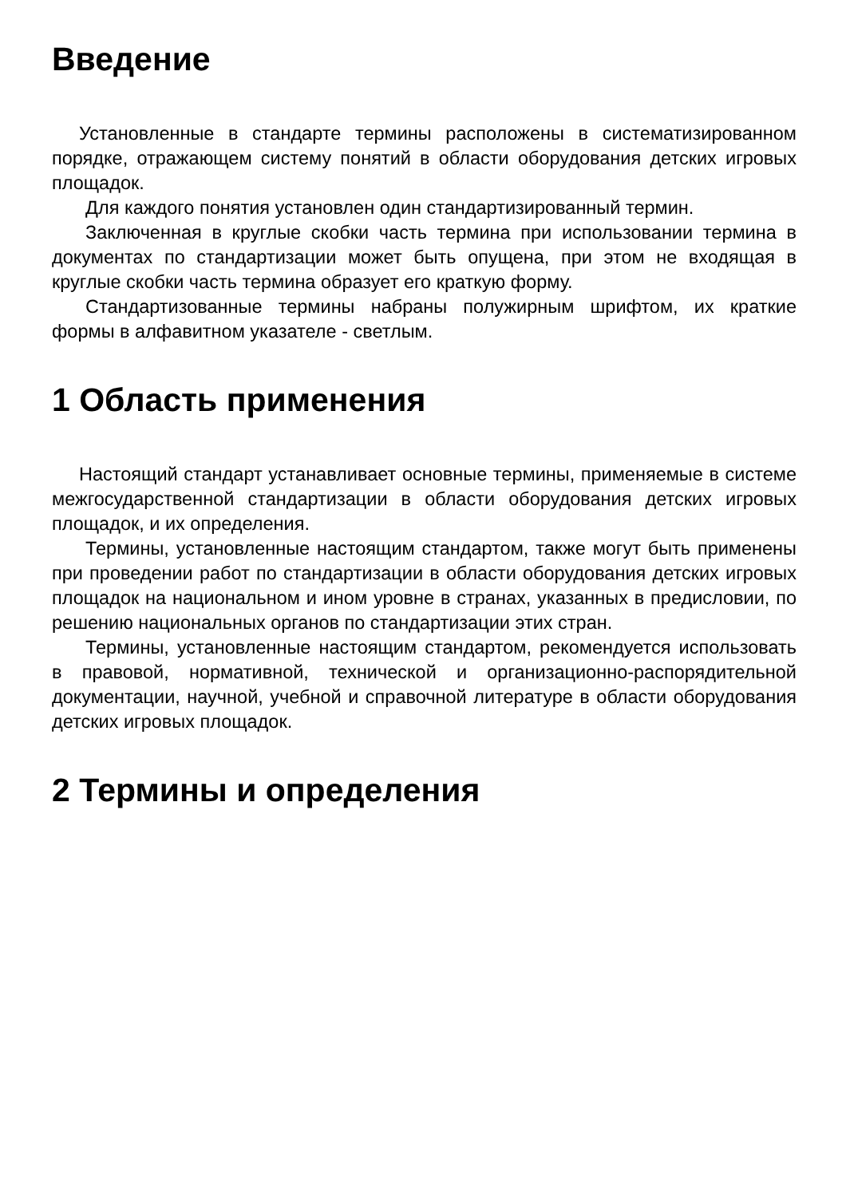Введение
Установленные в стандарте термины расположены в систематизированном порядке, отражающем систему понятий в области оборудования детских игровых площадок.
Для каждого понятия установлен один стандартизированный термин.
Заключенная в круглые скобки часть термина при использовании термина в документах по стандартизации может быть опущена, при этом не входящая в круглые скобки часть термина образует его краткую форму.
Стандартизованные термины набраны полужирным шрифтом, их краткие формы в алфавитном указателе - светлым.
1 Область применения
Настоящий стандарт устанавливает основные термины, применяемые в системе межгосударственной стандартизации в области оборудования детских игровых площадок, и их определения.
Термины, установленные настоящим стандартом, также могут быть применены при проведении работ по стандартизации в области оборудования детских игровых площадок на национальном и ином уровне в странах, указанных в предисловии, по решению национальных органов по стандартизации этих стран.
Термины, установленные настоящим стандартом, рекомендуется использовать в правовой, нормативной, технической и организационно-распорядительной документации, научной, учебной и справочной литературе в области оборудования детских игровых площадок.
2 Термины и определения